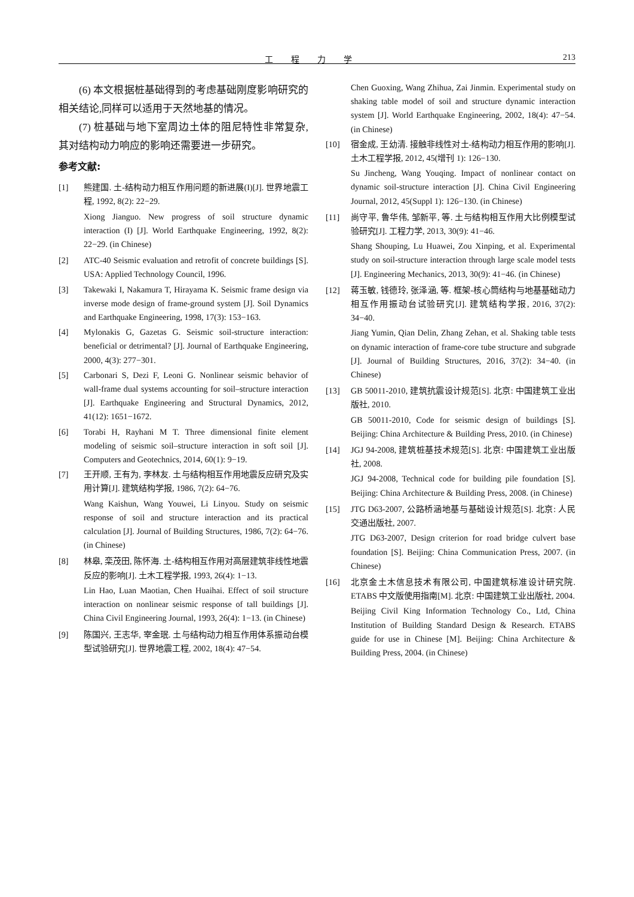工程力学 213
(6) 本文根据桩基础得到的考虑基础刚度影响研究的相关结论,同样可以适用于天然地基的情况。
(7) 桩基础与地下室周边土体的阻尼特性非常复杂,其对结构动力响应的影响还需要进一步研究。
参考文献:
[1] 熊建国. 土-结构动力相互作用问题的新进展(I)[J]. 世界地震工程, 1992, 8(2): 22−29.
Xiong Jianguo. New progress of soil structure dynamic interaction (I) [J]. World Earthquake Engineering, 1992, 8(2): 22−29. (in Chinese)
[2] ATC-40 Seismic evaluation and retrofit of concrete buildings [S]. USA: Applied Technology Council, 1996.
[3] Takewaki I, Nakamura T, Hirayama K. Seismic frame design via inverse mode design of frame-ground system [J]. Soil Dynamics and Earthquake Engineering, 1998, 17(3): 153−163.
[4] Mylonakis G, Gazetas G. Seismic soil-structure interaction: beneficial or detrimental? [J]. Journal of Earthquake Engineering, 2000, 4(3): 277−301.
[5] Carbonari S, Dezi F, Leoni G. Nonlinear seismic behavior of wall-frame dual systems accounting for soil–structure interaction [J]. Earthquake Engineering and Structural Dynamics, 2012, 41(12): 1651−1672.
[6] Torabi H, Rayhani M T. Three dimensional finite element modeling of seismic soil–structure interaction in soft soil [J]. Computers and Geotechnics, 2014, 60(1): 9−19.
[7] 王开顺, 王有为, 李林友. 土与结构相互作用地震反应研究及实用计算[J]. 建筑结构学报, 1986, 7(2): 64−76.
Wang Kaishun, Wang Youwei, Li Linyou. Study on seismic response of soil and structure interaction and its practical calculation [J]. Journal of Building Structures, 1986, 7(2): 64−76. (in Chinese)
[8] 林皋, 栾茂田, 陈怀海. 土-结构相互作用对高层建筑非线性地震反应的影响[J]. 土木工程学报, 1993, 26(4): 1−13.
Lin Hao, Luan Maotian, Chen Huaihai. Effect of soil structure interaction on nonlinear seismic response of tall buildings [J]. China Civil Engineering Journal, 1993, 26(4): 1−13. (in Chinese)
[9] 陈国兴, 王志华, 宰金珉. 土与结构动力相互作用体系振动台模型试验研究[J]. 世界地震工程, 2002, 18(4): 47−54.
Chen Guoxing, Wang Zhihua, Zai Jinmin. Experimental study on shaking table model of soil and structure dynamic interaction system [J]. World Earthquake Engineering, 2002, 18(4): 47−54. (in Chinese)
[10] 宿金成, 王幼清. 接触非线性对土-结构动力相互作用的影响[J]. 土木工程学报, 2012, 45(增刊 1): 126−130.
Su Jincheng, Wang Youqing. Impact of nonlinear contact on dynamic soil-structure interaction [J]. China Civil Engineering Journal, 2012, 45(Suppl 1): 126−130. (in Chinese)
[11] 尚守平, 鲁华伟, 邹新平, 等. 土与结构相互作用大比例模型试验研究[J]. 工程力学, 2013, 30(9): 41−46.
Shang Shouping, Lu Huawei, Zou Xinping, et al. Experimental study on soil-structure interaction through large scale model tests [J]. Engineering Mechanics, 2013, 30(9): 41−46. (in Chinese)
[12] 蒋玉敏, 钱德玲, 张泽涵, 等. 框架-核心筒结构与地基基础动力相互作用振动台试验研究[J]. 建筑结构学报, 2016, 37(2): 34−40.
Jiang Yumin, Qian Delin, Zhang Zehan, et al. Shaking table tests on dynamic interaction of frame-core tube structure and subgrade [J]. Journal of Building Structures, 2016, 37(2): 34−40. (in Chinese)
[13] GB 50011-2010, 建筑抗震设计规范[S]. 北京: 中国建筑工业出版社, 2010.
GB 50011-2010, Code for seismic design of buildings [S]. Beijing: China Architecture & Building Press, 2010. (in Chinese)
[14] JGJ 94-2008, 建筑桩基技术规范[S]. 北京: 中国建筑工业出版社, 2008.
JGJ 94-2008, Technical code for building pile foundation [S]. Beijing: China Architecture & Building Press, 2008. (in Chinese)
[15] JTG D63-2007, 公路桥涵地基与基础设计规范[S]. 北京: 人民交通出版社, 2007.
JTG D63-2007, Design criterion for road bridge culvert base foundation [S]. Beijing: China Communication Press, 2007. (in Chinese)
[16] 北京金土木信息技术有限公司, 中国建筑标准设计研究院. ETABS 中文版使用指南[M]. 北京: 中国建筑工业出版社, 2004.
Beijing Civil King Information Technology Co., Ltd, China Institution of Building Standard Design & Research. ETABS guide for use in Chinese [M]. Beijing: China Architecture & Building Press, 2004. (in Chinese)